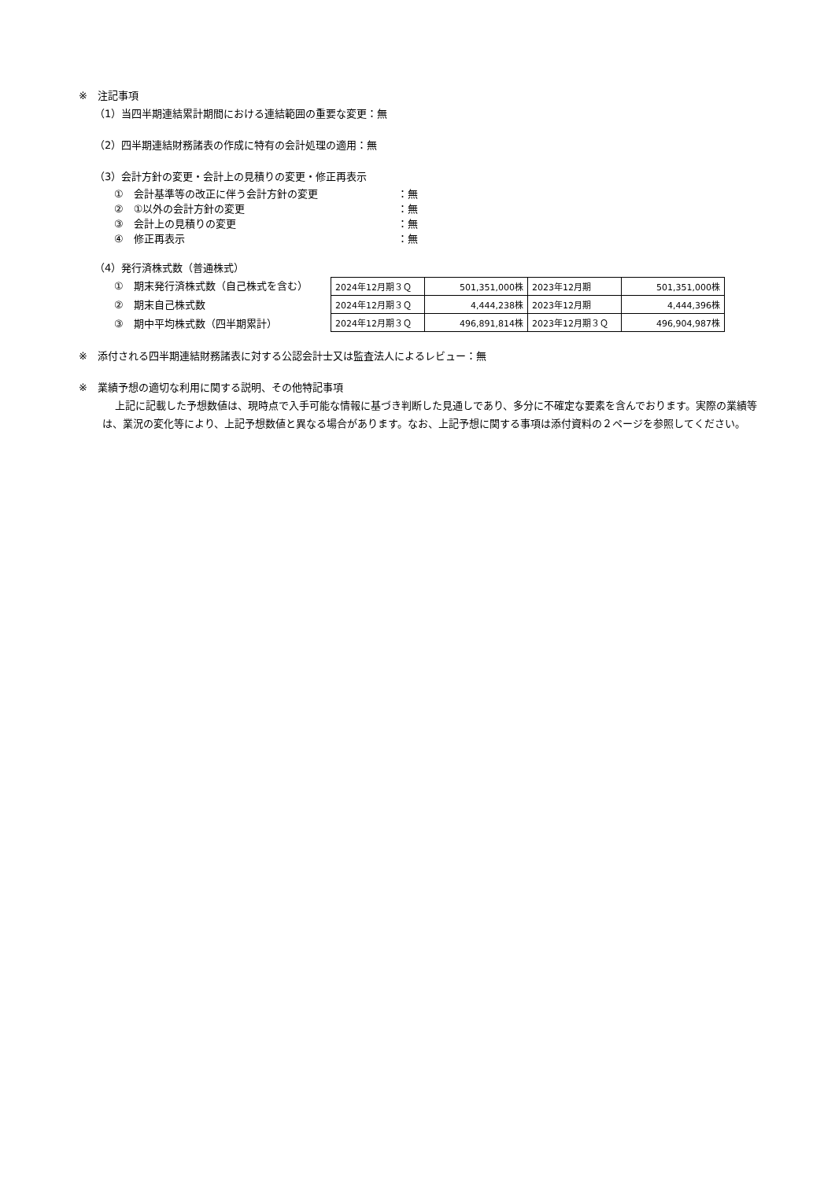※　注記事項
（1）当四半期連結累計期間における連結範囲の重要な変更：無
（2）四半期連結財務諸表の作成に特有の会計処理の適用：無
（3）会計方針の変更・会計上の見積りの変更・修正再表示
①　会計基準等の改正に伴う会計方針の変更 ：無
②　①以外の会計方針の変更 ：無
③　会計上の見積りの変更 ：無
④　修正再表示 ：無
（4）発行済株式数（普通株式）
①　期末発行済株式数（自己株式を含む）
②　期末自己株式数
③　期中平均株式数（四半期累計）
| 2024年12月期３Ｑ | 501,351,000株 | 2023年12月期 | 501,351,000株 |
| 2024年12月期３Ｑ | 4,444,238株 | 2023年12月期 | 4,444,396株 |
| 2024年12月期３Ｑ | 496,891,814株 | 2023年12月期３Ｑ | 496,904,987株 |
※　添付される四半期連結財務諸表に対する公認会計士又は監査法人によるレビュー：無
※　業績予想の適切な利用に関する説明、その他特記事項
上記に記載した予想数値は、現時点で入手可能な情報に基づき判断した見通しであり、多分に不確定な要素を含んでおります。実際の業績等は、業況の変化等により、上記予想数値と異なる場合があります。なお、上記予想に関する事項は添付資料の２ページを参照してください。